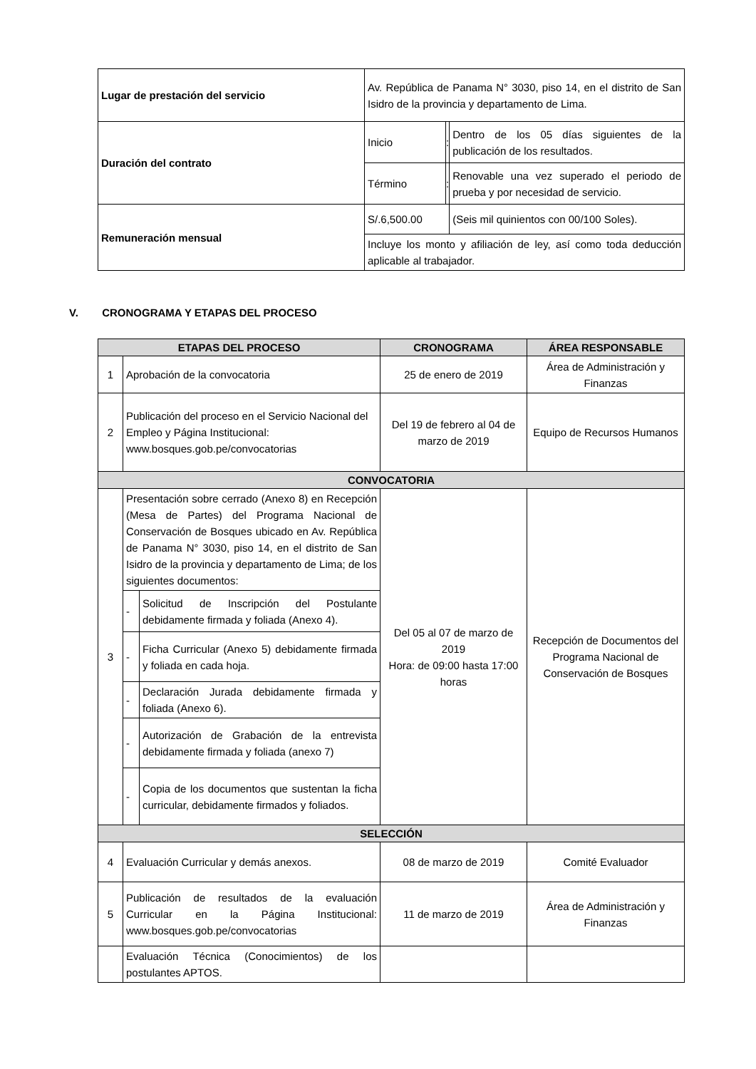| Lugar de prestación del servicio | Av. República de Panama N° 3030, piso 14, en el distrito de San Isidro de la provincia y departamento de Lima. | | |
| Duración del contrato | Inicio | : | Dentro de los 05 días siguientes de la publicación de los resultados. |
| | Término | : | Renovable una vez superado el periodo de prueba y por necesidad de servicio. |
| Remuneración mensual | S/.6,500.00 | | (Seis mil quinientos con 00/100 Soles). |
| | Incluye los monto y afiliación de ley, así como toda deducción aplicable al trabajador. | | |
V. CRONOGRAMA Y ETAPAS DEL PROCESO
| ETAPAS DEL PROCESO | | | CRONOGRAMA | ÁREA RESPONSABLE |
| --- | --- | --- | --- | --- |
| 1 | Aprobación de la convocatoria | | 25 de enero de 2019 | Área de Administración y Finanzas |
| 2 | Publicación del proceso en el Servicio Nacional del Empleo y Página Institucional: www.bosques.gob.pe/convocatorias | | Del 19 de febrero al 04 de marzo de 2019 | Equipo de Recursos Humanos |
| CONVOCATORIA | | | | |
| 3 | Presentación sobre cerrado (Anexo 8) en Recepción (Mesa de Partes) del Programa Nacional de Conservación de Bosques ubicado en Av. República de Panama N° 3030, piso 14, en el distrito de San Isidro de la provincia y departamento de Lima; de los siguientes documentos: | | Del 05 al 07 de marzo de 2019 Hora: de 09:00 hasta 17:00 horas | Recepción de Documentos del Programa Nacional de Conservación de Bosques |
| | - | Solicitud de Inscripción del Postulante debidamente firmada y foliada (Anexo 4). | | |
| | - | Ficha Curricular (Anexo 5) debidamente firmada y foliada en cada hoja. | | |
| | - | Declaración Jurada debidamente firmada y foliada (Anexo 6). | | |
| | - | Autorización de Grabación de la entrevista debidamente firmada y foliada (anexo 7) | | |
| | - | Copia de los documentos que sustentan la ficha curricular, debidamente firmados y foliados. | | |
| SELECCIÓN | | | | |
| 4 | Evaluación Curricular y demás anexos. | | 08 de marzo de 2019 | Comité Evaluador |
| 5 | Publicación de resultados de la evaluación Curricular en la Página Institucional: www.bosques.gob.pe/convocatorias | | 11 de marzo de 2019 | Área de Administración y Finanzas |
| | Evaluación Técnica (Conocimientos) de los postulantes APTOS. | | | |